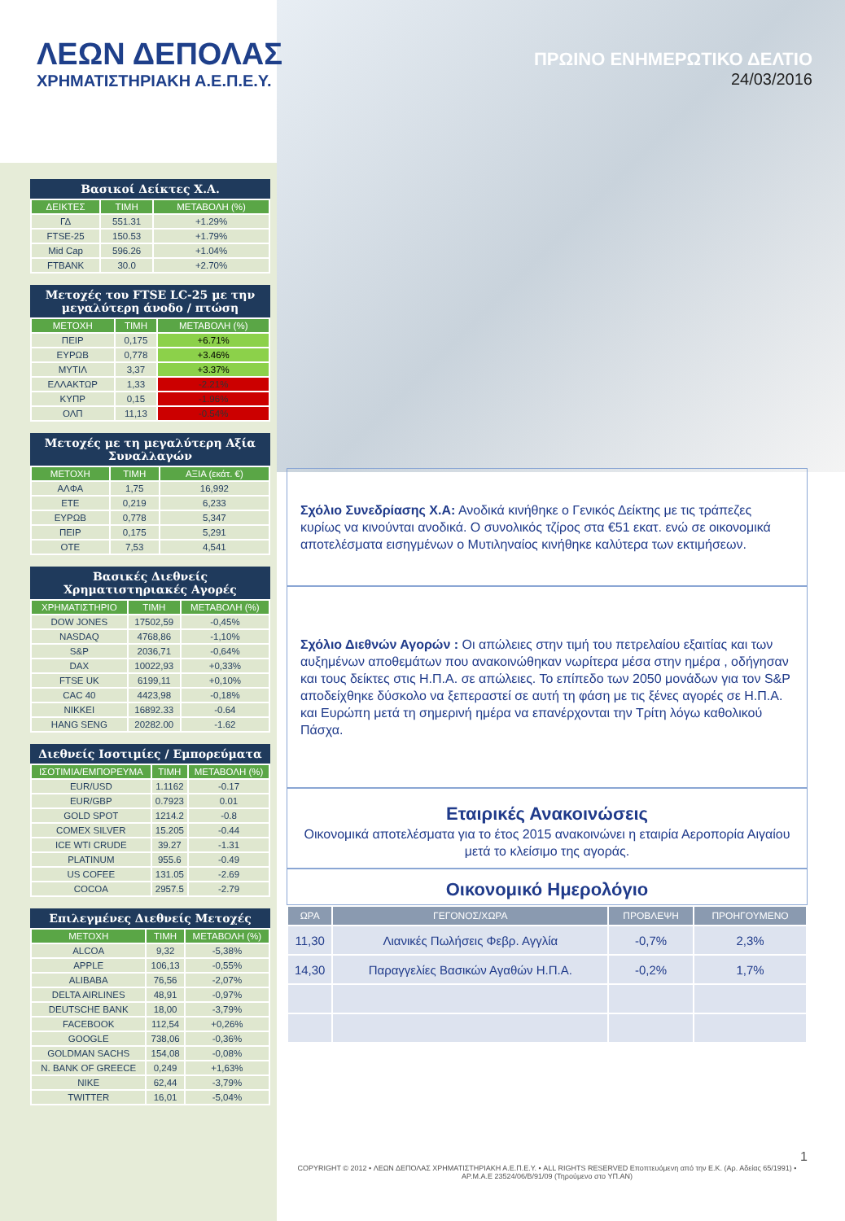ΛΕΩΝ ΔΕΠΟΛΑΣ
ΧΡΗΜΑΤΙΣΤΗΡΙΑΚΗ Α.Ε.Π.Ε.Υ.
ΠΡΩΙΝΟ ΕΝΗΜΕΡΩΤΙΚΟ ΔΕΛΤΙΟ
24/03/2016
Βασικοί Δείκτες Χ.Α.
| ΔΕΙΚΤΕΣ | ΤΙΜΗ | ΜΕΤΑΒΟΛΗ (%) |
| --- | --- | --- |
| ΓΔ | 551.31 | +1.29% |
| FTSE-25 | 150.53 | +1.79% |
| Mid Cap | 596.26 | +1.04% |
| FTBANK | 30.0 | +2.70% |
Μετοχές του FTSE LC-25 με την μεγαλύτερη άνοδο / πτώση
| ΜΕΤΟΧΗ | ΤΙΜΗ | ΜΕΤΑΒΟΛΗ (%) |
| --- | --- | --- |
| ΠΕΙΡ | 0,175 | +6.71% |
| ΕΥΡΩΒ | 0,778 | +3.46% |
| ΜΥΤΙΛ | 3,37 | +3.37% |
| ΕΛΛΑΚΤΩΡ | 1,33 | -2.21% |
| ΚΥΠΡ | 0,15 | -1.96% |
| ΟΛΠ | 11,13 | -0.54% |
Μετοχές με τη μεγαλύτερη Αξία Συναλλαγών
| ΜΕΤΟΧΗ | ΤΙΜΗ | ΑΞΙΑ (εκάτ. €) |
| --- | --- | --- |
| ΑΛΦΑ | 1,75 | 16,992 |
| ΕΤΕ | 0,219 | 6,233 |
| ΕΥΡΩΒ | 0,778 | 5,347 |
| ΠΕΙΡ | 0,175 | 5,291 |
| ΟΤΕ | 7,53 | 4,541 |
Βασικές Διεθνείς Χρηματιστηριακές Αγορές
| ΧΡΗΜΑΤΙΣΤΗΡΙΟ | ΤΙΜΗ | ΜΕΤΑΒΟΛΗ (%) |
| --- | --- | --- |
| DOW JONES | 17502,59 | -0,45% |
| NASDAQ | 4768,86 | -1,10% |
| S&P | 2036,71 | -0,64% |
| DAX | 10022,93 | +0,33% |
| FTSE UK | 6199,11 | +0,10% |
| CAC 40 | 4423,98 | -0,18% |
| NIKKEI | 16892.33 | -0.64 |
| HANG SENG | 20282.00 | -1.62 |
Διεθνείς Ισοτιμίες / Εμπορεύματα
| ΙΣΟΤΙΜΙΑ/ΕΜΠΟΡΕΥΜΑ | ΤΙΜΗ | ΜΕΤΑΒΟΛΗ (%) |
| --- | --- | --- |
| EUR/USD | 1.1162 | -0.17 |
| EUR/GBP | 0.7923 | 0.01 |
| GOLD SPOT | 1214.2 | -0.8 |
| COMEX SILVER | 15.205 | -0.44 |
| ICE WTI CRUDE | 39.27 | -1.31 |
| PLATINUM | 955.6 | -0.49 |
| US COFEE | 131.05 | -2.69 |
| COCOA | 2957.5 | -2.79 |
Επιλεγμένες Διεθνείς Μετοχές
| ΜΕΤΟΧΗ | ΤΙΜΗ | ΜΕΤΑΒΟΛΗ (%) |
| --- | --- | --- |
| ALCOA | 9,32 | -5,38% |
| APPLE | 106,13 | -0,55% |
| ALIBABA | 76,56 | -2,07% |
| DELTA AIRLINES | 48,91 | -0,97% |
| DEUTSCHE BANK | 18,00 | -3,79% |
| FACEBOOK | 112,54 | +0,26% |
| GOOGLE | 738,06 | -0,36% |
| GOLDMAN SACHS | 154,08 | -0,08% |
| N. BANK OF GREECE | 0,249 | +1,63% |
| NIKE | 62,44 | -3,79% |
| TWITTER | 16,01 | -5,04% |
Σχόλιο Συνεδρίασης Χ.Α: Ανοδικά κινήθηκε ο Γενικός Δείκτης με τις τράπεζες κυρίως να κινούνται ανοδικά. Ο συνολικός τζίρος στα €51 εκατ. ενώ σε οικονομικά αποτελέσματα εισηγμένων ο Μυτιληναίος κινήθηκε καλύτερα των εκτιμήσεων.
Σχόλιο Διεθνών Αγορών : Οι απώλειες στην τιμή του πετρελαίου εξαιτίας και των αυξημένων αποθεμάτων που ανακοινώθηκαν νωρίτερα μέσα στην ημέρα , οδήγησαν και τους δείκτες στις Η.Π.Α. σε απώλειες. Το επίπεδο των 2050 μονάδων για τον S&P αποδείχθηκε δύσκολο να ξεπεραστεί σε αυτή τη φάση με τις ξένες αγορές σε Η.Π.Α. και Ευρώπη μετά τη σημερινή ημέρα να επανέρχονται την Τρίτη λόγω καθολικού Πάσχα.
Εταιρικές Ανακοινώσεις
Οικονομικά αποτελέσματα για το έτος 2015 ανακοινώνει η εταιρία Αεροπορία Αιγαίου μετά το κλείσιμο της αγοράς.
Οικονομικό Ημερολόγιο
| ΩΡΑ | ΓΕΓΟΝΟΣ/ΧΩΡΑ | ΠΡΟΒΛΕΨΗ | ΠΡΟΗΓΟΥΜΕΝΟ |
| --- | --- | --- | --- |
| 11,30 | Λιανικές Πωλήσεις Φεβρ. Αγγλία | -0,7% | 2,3% |
| 14,30 | Παραγγελίες Βασικών Αγαθών Η.Π.Α. | -0,2% | 1,7% |
1
COPYRIGHT © 2012 • ΛΕΩΝ ΔΕΠΟΛΑΣ ΧΡΗΜΑΤΙΣΤΗΡΙΑΚΗ Α.Ε.Π.Ε.Υ. • ALL RIGHTS RESERVED Εποπτευόμενη από την Ε.Κ. (Αρ. Αδείας 65/1991) • ΑΡ.Μ.Α.Ε 23524/06/Β/91/09 (Τηρούμενο στο ΥΠ.ΑΝ)